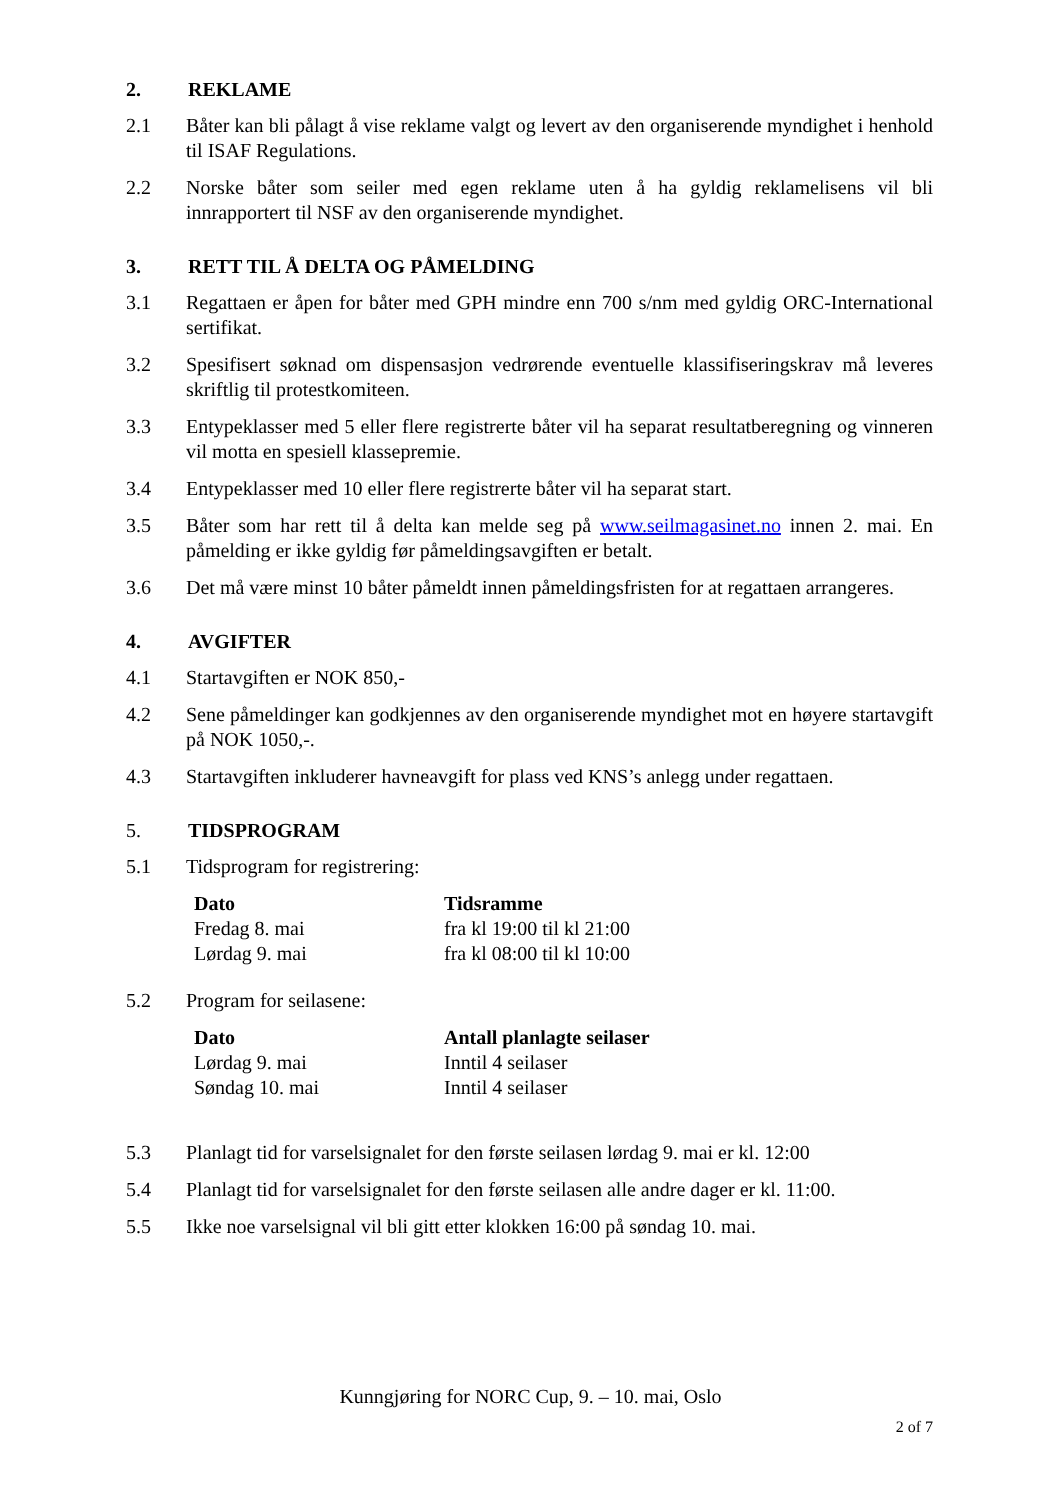2. REKLAME
2.1 Båter kan bli pålagt å vise reklame valgt og levert av den organiserende myndighet i henhold til ISAF Regulations.
2.2 Norske båter som seiler med egen reklame uten å ha gyldig reklamelisens vil bli innrapportert til NSF av den organiserende myndighet.
3. RETT TIL Å DELTA OG PÅMELDING
3.1 Regattaen er åpen for båter med GPH mindre enn 700 s/nm med gyldig ORC-International sertifikat.
3.2 Spesifisert søknad om dispensasjon vedrørende eventuelle klassifiseringskrav må leveres skriftlig til protestkomiteen.
3.3 Entypeklasser med 5 eller flere registrerte båter vil ha separat resultatberegning og vinneren vil motta en spesiell klassepremie.
3.4 Entypeklasser med 10 eller flere registrerte båter vil ha separat start.
3.5 Båter som har rett til å delta kan melde seg på www.seilmagasinet.no innen 2. mai. En påmelding er ikke gyldig før påmeldingsavgiften er betalt.
3.6 Det må være minst 10 båter påmeldt innen påmeldingsfristen for at regattaen arrangeres.
4. AVGIFTER
4.1 Startavgiften er NOK 850,-
4.2 Sene påmeldinger kan godkjennes av den organiserende myndighet mot en høyere startavgift på NOK 1050,-.
4.3 Startavgiften inkluderer havneavgift for plass ved KNS’s anlegg under regattaen.
5. TIDSPROGRAM
5.1 Tidsprogram for registrering:
| Dato | Tidsramme |
| --- | --- |
| Fredag 8. mai | fra kl 19:00 til kl 21:00 |
| Lørdag 9. mai | fra kl 08:00 til kl 10:00 |
5.2 Program for seilasene:
| Dato | Antall planlagte seilaser |
| --- | --- |
| Lørdag 9. mai | Inntil 4 seilaser |
| Søndag 10. mai | Inntil 4 seilaser |
5.3 Planlagt tid for varselsignalet for den første seilasen lørdag 9. mai er kl. 12:00
5.4 Planlagt tid for varselsignalet for den første seilasen alle andre dager er kl. 11:00.
5.5 Ikke noe varselsignal vil bli gitt etter klokken 16:00 på søndag 10. mai.
Kunngjøring for NORC Cup, 9. – 10. mai, Oslo
2 of 7